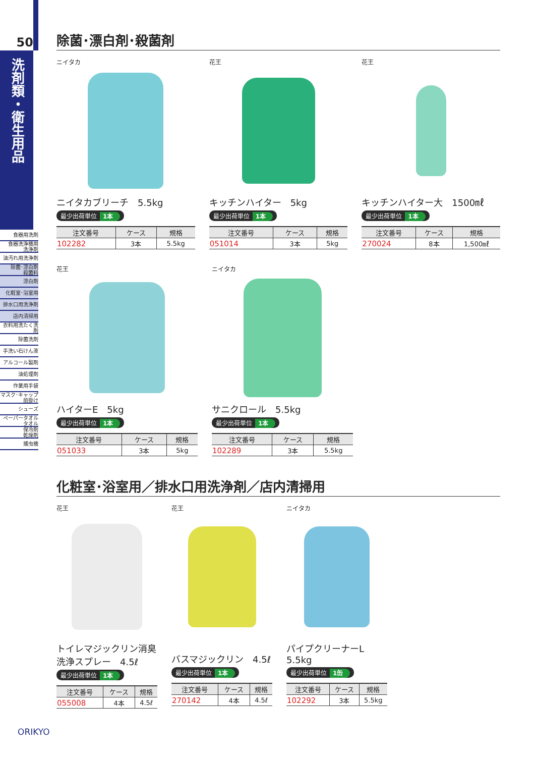50
洗剤類・衛生用品
食器用洗剤
食器洗浄機用
洗浄剤
油汚れ用洗浄剤
除菌･漂白剤
殺菌料
漂白剤
化粧室･浴室用
排水口用洗浄剤
店内清掃用
衣料用洗たく洗剤
除菌洗剤
手洗い石けん液
アルコール製剤
油処理剤
作業用手袋
マスク･キャップ
前掛け
シューズ
ペーパータオル
タオル
保冷剤
乾燥剤
捕虫機
除菌･漂白剤･殺菌剤
ニイタカ
ニイタカブリーチ　5.5kg
最少出荷単位 1本
| 注文番号 | ケース | 規格 |
| --- | --- | --- |
| 102282 | 3本 | 5.5kg |
花王
キッチンハイター　5kg
最少出荷単位 1本
| 注文番号 | ケース | 規格 |
| --- | --- | --- |
| 051014 | 3本 | 5kg |
花王
キッチンハイター大　1500㎖
最少出荷単位 1本
| 注文番号 | ケース | 規格 |
| --- | --- | --- |
| 270024 | 8本 | 1,500㎖ |
花王
ハイターE　5kg
最少出荷単位 1本
| 注文番号 | ケース | 規格 |
| --- | --- | --- |
| 051033 | 3本 | 5kg |
ニイタカ
サニクロール　5.5kg
最少出荷単位 1本
| 注文番号 | ケース | 規格 |
| --- | --- | --- |
| 102289 | 3本 | 5.5kg |
化粧室･浴室用／排水口用洗浄剤／店内清掃用
花王
トイレマジックリン消臭
洗浄スプレー　4.5ℓ
最少出荷単位 1本
| 注文番号 | ケース | 規格 |
| --- | --- | --- |
| 055008 | 4本 | 4.5ℓ |
花王
バスマジックリン　4.5ℓ
最少出荷単位 1本
| 注文番号 | ケース | 規格 |
| --- | --- | --- |
| 270142 | 4本 | 4.5ℓ |
ニイタカ
パイプクリーナーL
5.5kg
最少出荷単位 1缶
| 注文番号 | ケース | 規格 |
| --- | --- | --- |
| 102292 | 3本 | 5.5kg |
ORIKYO